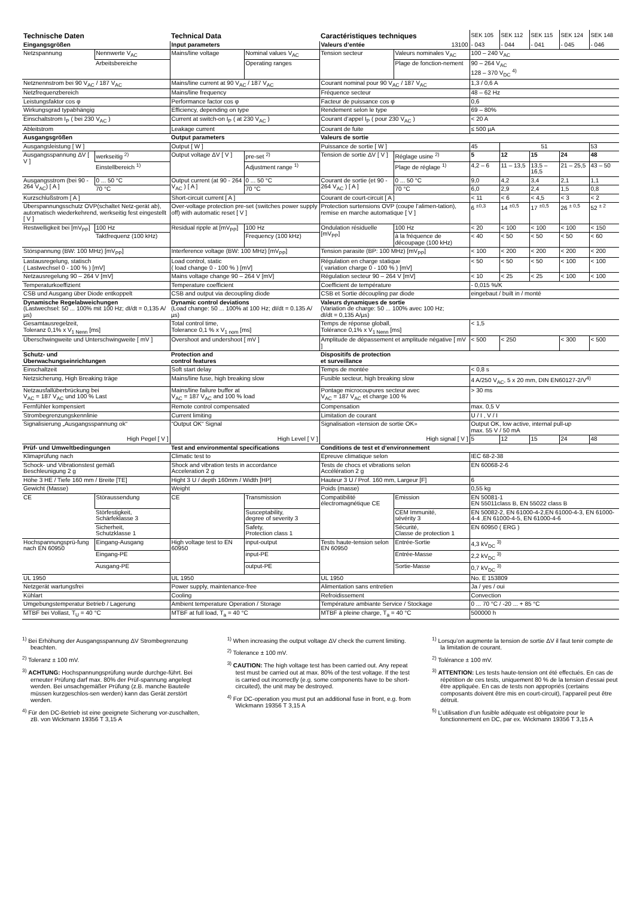| Technische Daten | | Technical Data | | Caractéristiques techniques | | SEK 105 | SEK 112 | SEK 115 | SEK 124 | SEK 148 |
| --- | --- | --- | --- | --- | --- | --- | --- | --- | --- | --- |
| Eingangsgrößen | | Input parameters | | Valeurs d’entée | 13100 | - 043 | - 044 | - 041 | - 045 | - 046 |
| Netzspannung | Nennwerte V<sub>AC</sub> | Mains/line voltage | Nominal values V<sub>AC</sub> | Tension secteur | Valeurs nominales V<sub>AC</sub> | 100 – 240 V<sub>AC</sub> | | | | |
| | Arbeitsbereiche | | Operating ranges | | Plage de fonction-nement | 90 – 264 V<sub>AC</sub> 128 – 370 V<sub>DC</sub> <sup>4)</sup> | | | | |
| Netznennstrom bei 90 V<sub>AC</sub> / 187 V<sub>AC</sub> | | Mains/line current at 90 V<sub>AC</sub> / 187 V<sub>AC</sub> | | Courant nominal pour 90 V<sub>AC</sub> / 187 V<sub>AC</sub> | | 1,3 / 0,6 A | | | | |
| Netzfrequenzbereich | | Mains/line frequency | | Fréquence secteur | | 48 – 62 Hz | | | | |
| Leistungsfaktor cos φ | | Performance factor cos φ | | Facteur de puissance cos φ | | 0,6 | | | | |
| Wirkungsgrad typabhängig | | Efficiency, depending on type | | Rendement selon le type | | 69 – 80% | | | | |
| Einschaltstrom I<sub>P</sub> ( bei 230 V<sub>AC</sub> ) | | Current at switch-on I<sub>P</sub> ( at 230 V<sub>AC</sub> ) | | Courant d’appel I<sub>P</sub> ( pour 230 V<sub>AC</sub> ) | | < 20 A | | | | |
| Ableitstrom | | Leakage current | | Courant de fuite | | ≤ 500 µA | | | | |
| Ausgangsgrößen | | Output parameters | | Valeurs de sortie | | | | | | |
| Ausgangsleistung [ W ] | | Output [ W ] | | Puissance de sortie [ W ] | | 45 | 51 | | | 53 |
| Ausgangsspannung ΔV [ V ] | werkseitig <sup>2)</sup> | Output voltage ΔV [ V ] | pre-set <sup>2)</sup> | Tension de sortie ΔV [ V ] | Réglage usine <sup>2)</sup> | 5 | 12 | 15 | 24 | 48 |
| | Einstellbereich <sup>1)</sup> | | Adjustment range <sup>1)</sup> | | Plage de réglage <sup>1)</sup> | 4,2 – 6 | 11 – 13,5 | 13,5 – 16,5 | 21 – 25,5 | 43 – 50 |
| Ausgangsstrom (bei 90 - 264 V<sub>AC</sub>) [ A ] | 0 ... 50 °C | Output current (at 90 - 264 V<sub>AC</sub> ) [ A ] | 0 ... 50 °C | Courant de sortie (et 90 - 264 V<sub>AC</sub> ) [ A ] | 0 ... 50 °C | 9,0 | 4,2 | 3,4 | 2,1 | 1,1 |
| | 70 °C | | 70 °C | | 70 °C | 6,0 | 2,9 | 2,4 | 1,5 | 0,8 |
| Kurzschlußstrom [ A ] | | Short-circuit current [ A ] | | Courant de court-circuit [ A ] | | < 11 | < 6 | < 4,5 | < 3 | < 2 |
| Überspannungsschutz OVP(schaltet Netz-gerät ab), automatisch wiederkehrend, werkseitig fest eingestellt [ V ] | | Over-voltage protection pre-set (switches power supply off) with automatic reset [ V ] | | Protection surtensions OVP (coupe l’alimen-tation), remise en marche automatique [ V ] | | 6 <sup>±0,3</sup> | 14 <sup>±0,5</sup> | 17 <sup>±0,5</sup> | 26 <sup>± 0,5</sup> | 52 <sup>± 2</sup> |
| Restwelligkeit bei [mV<sub>PP</sub>] | 100 Hz | Residual ripple at [mV<sub>PP</sub>] | 100 Hz | Ondulation résiduelle [mV<sub>PP</sub>] | 100 Hz | < 20 | < 100 | < 100 | < 100 | < 150 |
| | Taktfrequenz (100 kHz) | | Frequency (100 kHz) | | à la fréquence de découpage (100 kHz) | < 40 | < 50 | < 50 | < 50 | < 60 |
| Störspannung (BW: 100 MHz) [mV<sub>PP</sub>] | | Interference voltage (BW: 100 MHz) [mV<sub>PP</sub>] | | Tension parasite (BP: 100 MHz) [mV<sub>PP</sub>] | | < 100 | < 200 | < 200 | < 200 | < 200 |
| Lastausregelung, statisch ( Lastwechsel 0 - 100 % ) [mV] | | Load control, static ( load change 0 - 100 % ) [mV] | | Régulation en charge statique ( variation charge 0 - 100 % ) [mV] | | < 50 | < 50 | < 50 | < 100 | < 100 |
| Netzausregelung 90 – 264 V [mV] | | Mains voltage change 90 – 264 V [mV] | | Régulation secteur 90 – 264 V [mV] | | < 10 | < 25 | < 25 | < 100 | < 100 |
| Temperaturkoeffizient | | Temperature coefficient | | Coefficient de température | | - 0,015 %/K | | | | |
| CSB und Ausgang über Diode entkoppelt | | CSB and output via decoupling diode | | CSB et Sortie découpling par diode | | eingebaut / built in / monté | | | | |
| Dynamische Regelabweichungen (Lastwechsel: 50 ... 100% mit 100 Hz; dI/dt = 0,135 A/µs) | | Dynamic control deviations (Load change: 50 ... 100% at 100 Hz; dI/dt = 0.135 A/µs) | | Valeurs dynamiques de sortie (Variation de charge: 50 ... 100% avec 100 Hz; dI/dt = 0,135 A/µs) | | | | | | |
| Gesamtausregelzeit, Toleranz 0,1% x V<sub>1 Nenn</sub> [ms] | | Total control time, Tolerance 0,1 % x V<sub>1 nom</sub> [ms] | | Temps de réponse globall, Tolérance 0,1% x V<sub>1 Nenn</sub> [ms] | | < 1,5 | | | | |
| Überschwingweite und Unterschwingweite [ mV ] | | Overshoot and undershoot [ mV ] | | Amplitude de dépassement et amplitude négative [ mV ] | | < 500 | < 250 | | < 300 | < 500 |
| Schutz- und Überwachungseinrichtungen | | Protection and control features | | Dispositifs de protection et surveillance | | | | | | |
| Einschaltzeit | | Soft start delay | | Temps de montée | | < 0,8 s | | | | |
| Netzsicherung, High Breaking träge | | Mains/line fuse, high breaking slow | | Fusible secteur, high breaking slow | | 4 A/250 V<sub>AC</sub>, 5 x 20 mm, DIN EN60127-2/V<sup>4)</sup> | | | | |
| Netzausfallüberbrückung bei V<sub>AC</sub> = 187 V<sub>AC</sub> und 100 % Last | | Mains/line failure buffer at V<sub>AC</sub> = 187 V<sub>AC</sub> and 100 % load | | Pontage microcoupures secteur avec V<sub>AC</sub> = 187 V<sub>AC</sub> et charge 100 % | | > 30 ms | | | | |
| Fernfühler kompensiert | | Remote control compensated | | Compensation | | max. 0,5 V | | | | |
| Strombegrenzungskennlinie | | Current limiting | | Limitation de courant | | U / I , V / I | | | | |
| Signalisierung „Ausgangsspannung ok“ | | “Output OK“ Signal | | Signalisation «tension de sortie OK» | | Output OK, low active, internal pull-up max. 55 V / 50 mA | | | | |
| High Pegel [ V ] | | High Level [ V ] | | High signal [ V ] | | 5 | 12 | 15 | 24 | 48 |
| Prüf- und Umweltbedingungen | | Test and environmental specifications | | Conditions de test et d’environnement | | | | | | |
| Klimaprüfung nach | | Climatic test to | | Epreuve climatique selon | | IEC 68-2-38 | | | | |
| Schock- und Vibrationstest gemäß Beschleunigung 2 g | | Shock and vibration tests in accordance Acceleration 2 g | | Tests de chocs et vibrations selon Accélération 2 g | | EN 60068-2-6 | | | | |
| Höhe 3 HE / Tiefe 160 mm / Breite [TE] | | Hight 3 U / depth 160mm / Width [HP] | | Hauteur 3 U / Prof. 160 mm, Largeur [F] | | 6 | | | | |
| Gewicht (Masse) | | Weight | | Poids (masse) | | 0,55 kg | | | | |
| CE | Störaussendung | CE | Transmission | Compatibilité électromagnétique CE | Emission | EN 50081-1 EN 55011class B, EN 55022 class B | | | | |
| | Störfestigkeit, Schärfeklasse 3 | | Susceptability, degree of severity 3 | | CEM Immunité, sévérity 3 | EN 50082-2, EN 61000-4-2,EN 61000-4-3, EN 61000-4-4 ,EN 61000-4-5, EN 61000-4-6 | | | | |
| | Sicherheit, Schutzklasse 1 | | Safety, Protection class 1 | | Sécurité, Classe de protection 1 | EN 60950 ( ERG ) | | | | |
| Hochspannungsprü-fung nach EN 60950 | Eingang-Ausgang | High voltage test to EN 60950 | input-output | Tests haute-tension selon EN 60950 | Entrée-Sortie | 4,3 kV<sub>DC</sub> <sup>3)</sup> | | | | |
| | Eingang-PE | | input-PE | | Entrée-Masse | 2,2 kV<sub>DC</sub> <sup>3)</sup> | | | | |
| | Ausgang-PE | | output-PE | | Sortie-Masse | 0,7 kV<sub>DC</sub> <sup>3)</sup> | | | | |
| UL 1950 | | UL 1950 | | UL 1950 | | No. E 153809 | | | | |
| Netzgerät wartungsfrei | | Power supply, maintenance-free | | Alimentation sans entretien | | Ja / yes / oui | | | | |
| Kühlart | | Cooling | | Refroidissement | | Convection | | | | |
| Umgebungstemperatur Betrieb / Lagerung | | Ambient temperature Operation / Storage | | Température ambiante Service / Stockage | | 0 ... 70 °C / -20 ... + 85 °C | | | | |
| MTBF bei Vollast, T<sub>U</sub> = 40 °C | | MTBF at full load, T<sub>a</sub> = 40 °C | | MTBF à pleine charge, T<sub>a</sub> = 40 °C | | 500000 h | | | | |
<sup>1)</sup> Bei Erhöhung der Ausgangsspannung ΔV Strombegrenzung beachten.
<sup>2)</sup> Toleranz ± 100 mV.
<sup>3)</sup> ACHTUNG: Hochspannungsprüfung wurde durchge-führt. Bei erneuter Prüfung darf max. 80% der Prüf-spannung angelegt werden. Bei unsachgemäßer Prüfung (z.B. manche Bauteile müssen kurzgeschlos-sen werden) kann das Gerät zerstört werden.
<sup>4)</sup> Für den DC-Betrieb ist eine geeignete Sicherung vor-zuschalten, zB. von Wickmann 19356 T 3,15 A
<sup>1)</sup> When increasing the output voltage ΔV check the current limiting.
<sup>2)</sup> Tolerance ± 100 mV.
<sup>3)</sup> CAUTION: The high voltage test has been carried out. Any repeat test must be carried out at max. 80% of the test voltage. If the test is carried out incorrectly (e.g. some components have to be short-circuited), the unit may be destroyed.
<sup>4)</sup> For DC-operation you must put an additional fuse in front, e.g. from Wickmann 19356 T 3,15 A
<sup>1)</sup> Lorsqu’on augmente la tension de sortie ΔV il faut tenir compte de la limitation de courant.
<sup>2)</sup> Tolérance ± 100 mV.
<sup>3)</sup> ATTENTION: Les tests haute-tension ont été effectués. En cas de répétition de ces tests, uniquement 80 % de la tension d’essai peut être appliquée. En cas de tests non appropriés (certains composants doivent être mis en court-circuit), l’appareil peut être détruit.
<sup>5)</sup> L’utilisation d’un fusible adéquate est obligatoire pour le fonctionnement en DC, par ex. Wickmann 19356 T 3,15 A